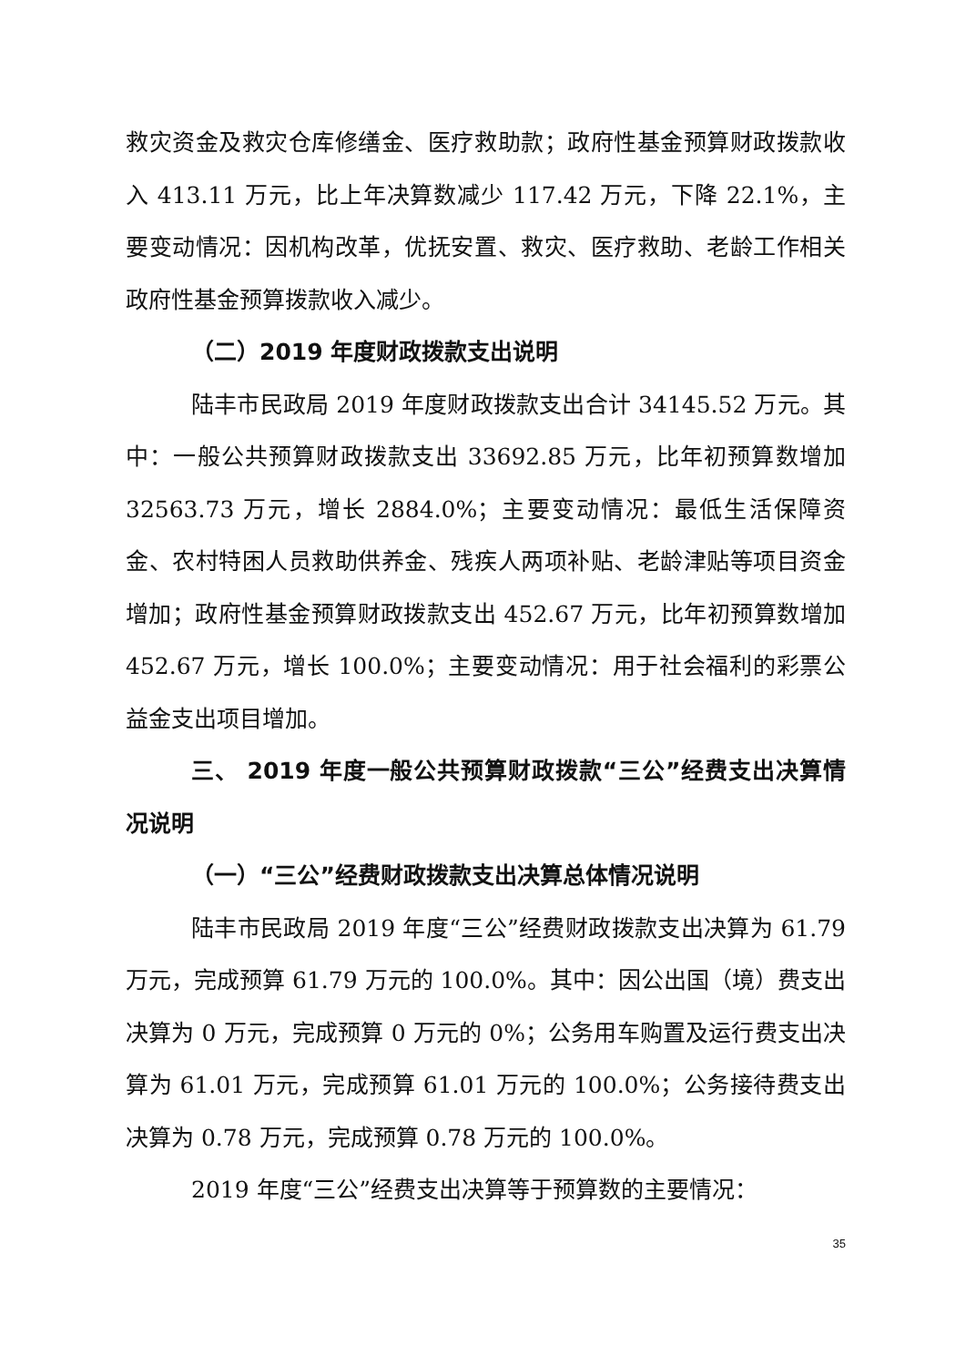救灾资金及救灾仓库修缮金、医疗救助款；政府性基金预算财政拨款收入 413.11 万元，比上年决算数减少 117.42 万元，下降 22.1%，主要变动情况：因机构改革，优抚安置、救灾、医疗救助、老龄工作相关政府性基金预算拨款收入减少。
（二）2019 年度财政拨款支出说明
陆丰市民政局 2019 年度财政拨款支出合计 34145.52 万元。其中：一般公共预算财政拨款支出 33692.85 万元，比年初预算数增加 32563.73 万元，增长 2884.0%；主要变动情况：最低生活保障资金、农村特困人员救助供养金、残疾人两项补贴、老龄津贴等项目资金增加；政府性基金预算财政拨款支出 452.67 万元，比年初预算数增加 452.67 万元，增长 100.0%；主要变动情况：用于社会福利的彩票公益金支出项目增加。
三、 2019 年度一般公共预算财政拨款“三公”经费支出决算情况说明
（一）“三公”经费财政拨款支出决算总体情况说明
陆丰市民政局 2019 年度“三公”经费财政拨款支出决算为 61.79 万元，完成预算 61.79 万元的 100.0%。其中：因公出国（境）费支出决算为 0 万元，完成预算 0 万元的 0%；公务用车购置及运行费支出决算为 61.01 万元，完成预算 61.01 万元的 100.0%；公务接待费支出决算为 0.78 万元，完成预算 0.78 万元的 100.0%。
2019 年度“三公”经费支出决算等于预算数的主要情况：
35